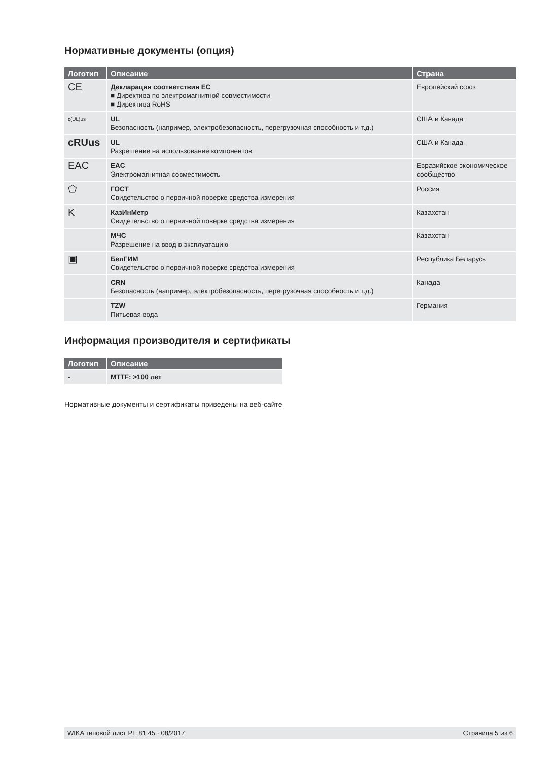Нормативные документы (опция)
| Логотип | Описание | Страна |
| --- | --- | --- |
| CE | Декларация соответствия ЕС ■ Директива по электромагнитной совместимости ■ Директива RoHS | Европейский союз |
| c(UL)us | UL Безопасность (например, электробезопасность, перегрузочная способность и т.д.) | США и Канада |
| cRUus | UL Разрешение на использование компонентов | США и Канада |
| EAC | EAC Электромагнитная совместимость | Евразийское экономическое сообщество |
| ⬠ | ГОСТ Свидетельство о первичной поверке средства измерения | Россия |
| K | КазИнМетр Свидетельство о первичной поверке средства измерения | Казахстан |
| | МЧС Разрешение на ввод в эксплуатацию | Казахстан |
| ▣ | БелГИМ Свидетельство о первичной поверке средства измерения | Республика Беларусь |
| | CRN Безопасность (например, электробезопасность, перегрузочная способность и т.д.) | Канада |
| | TZW Питьевая вода | Германия |
Информация производителя и сертификаты
| Логотип | Описание |
| --- | --- |
| - | MTTF: >100 лет |
Нормативные документы и сертификаты приведены на веб-сайте
WIKA типовой лист PE 81.45 · 08/2017 Страница 5 из 6